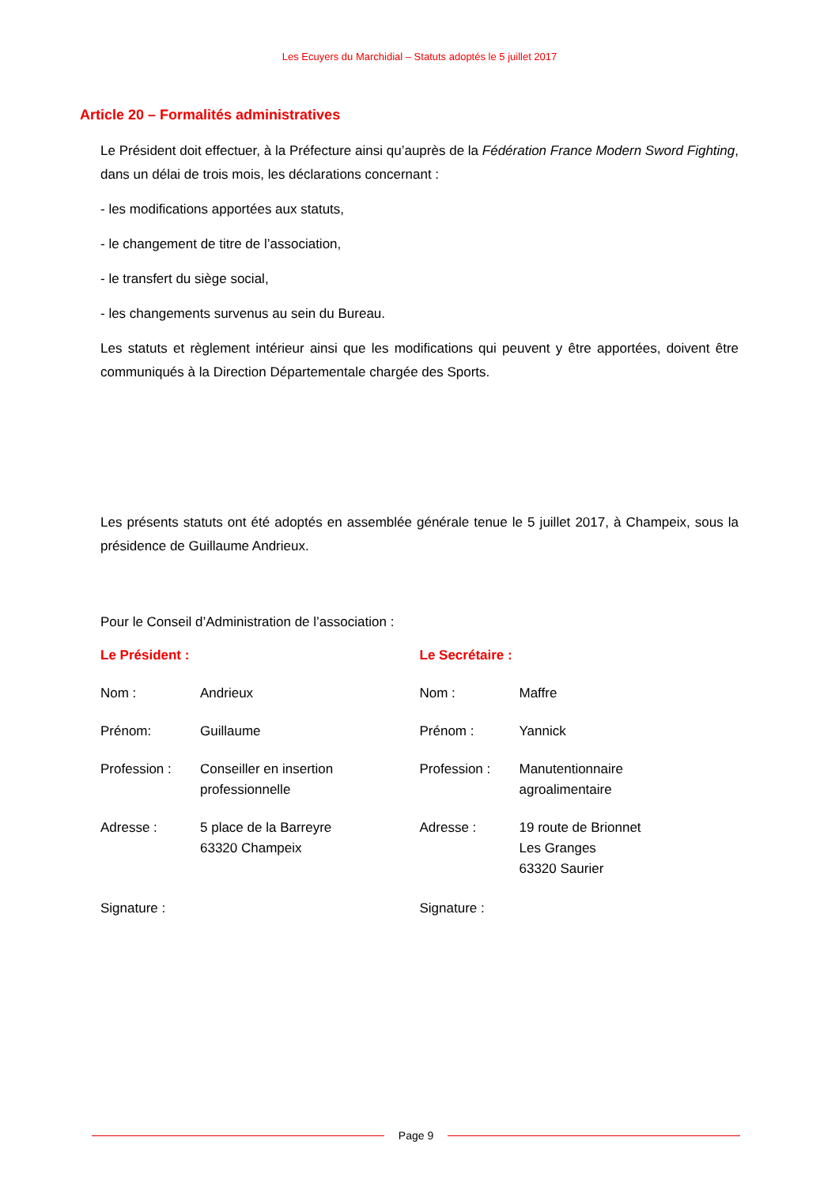Les Ecuyers du Marchidial – Statuts adoptés le 5 juillet 2017
Article 20 – Formalités administratives
Le Président doit effectuer, à la Préfecture ainsi qu’auprès de la Fédération France Modern Sword Fighting, dans un délai de trois mois, les déclarations concernant :
- les modifications apportées aux statuts,
- le changement de titre de l’association,
- le transfert du siège social,
- les changements survenus au sein du Bureau.
Les statuts et règlement intérieur ainsi que les modifications qui peuvent y être apportées, doivent être communiqués à la Direction Départementale chargée des Sports.
Les présents statuts ont été adoptés en assemblée générale tenue le 5 juillet 2017, à Champeix, sous la présidence de Guillaume Andrieux.
Pour le Conseil d’Administration de l’association :
Le Président :
Nom : Andrieux
Prénom: Guillaume
Profession : Conseiller en insertion
professionnelle
Adresse : 5 place de la Barreyre
63320 Champeix
Signature :
Le Secrétaire :
Nom : Maffre
Prénom : Yannick
Profession : Manutentionnaire
agroalimentaire
Adresse : 19 route de Brionnet
Les Granges
63320 Saurier
Signature :
Page 9